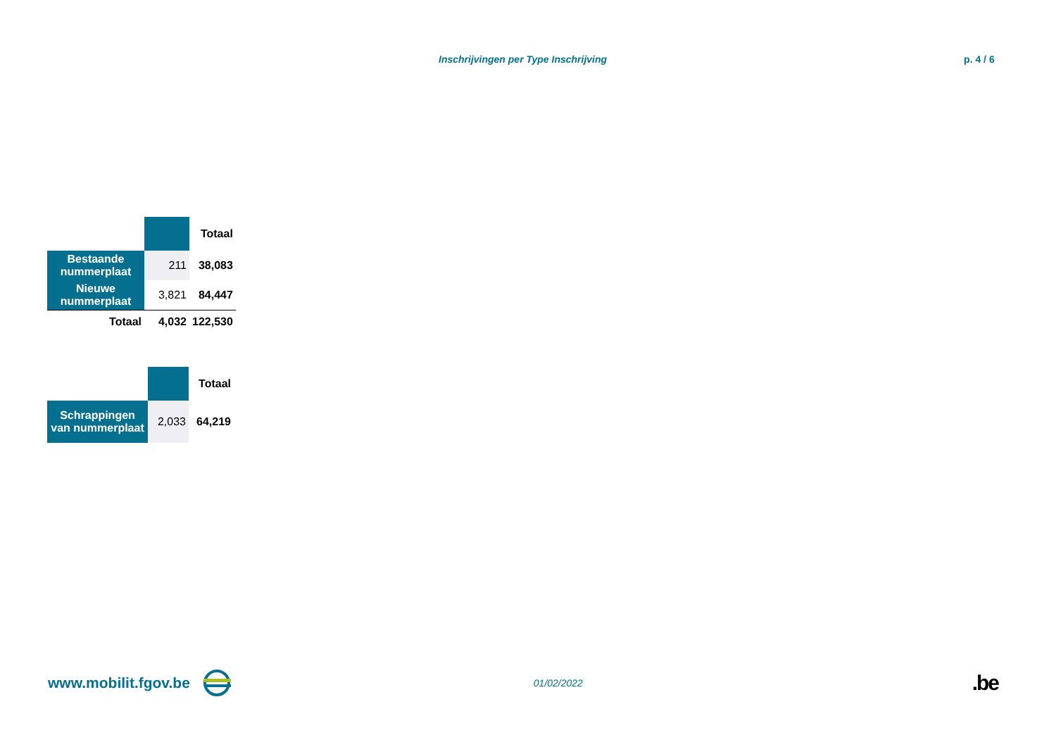Inschrijvingen per Type Inschrijving p. 4 / 6
| | | Totaal |
| Bestaande nummerplaat | 211 | 38,083 |
| Nieuwe nummerplaat | 3,821 | 84,447 |
| Totaal | 4,032 | 122,530 |
| | | Totaal |
| Schrappingen van nummerplaat | 2,033 | 64,219 |
www.mobilit.fgov.be 01/02/2022.be